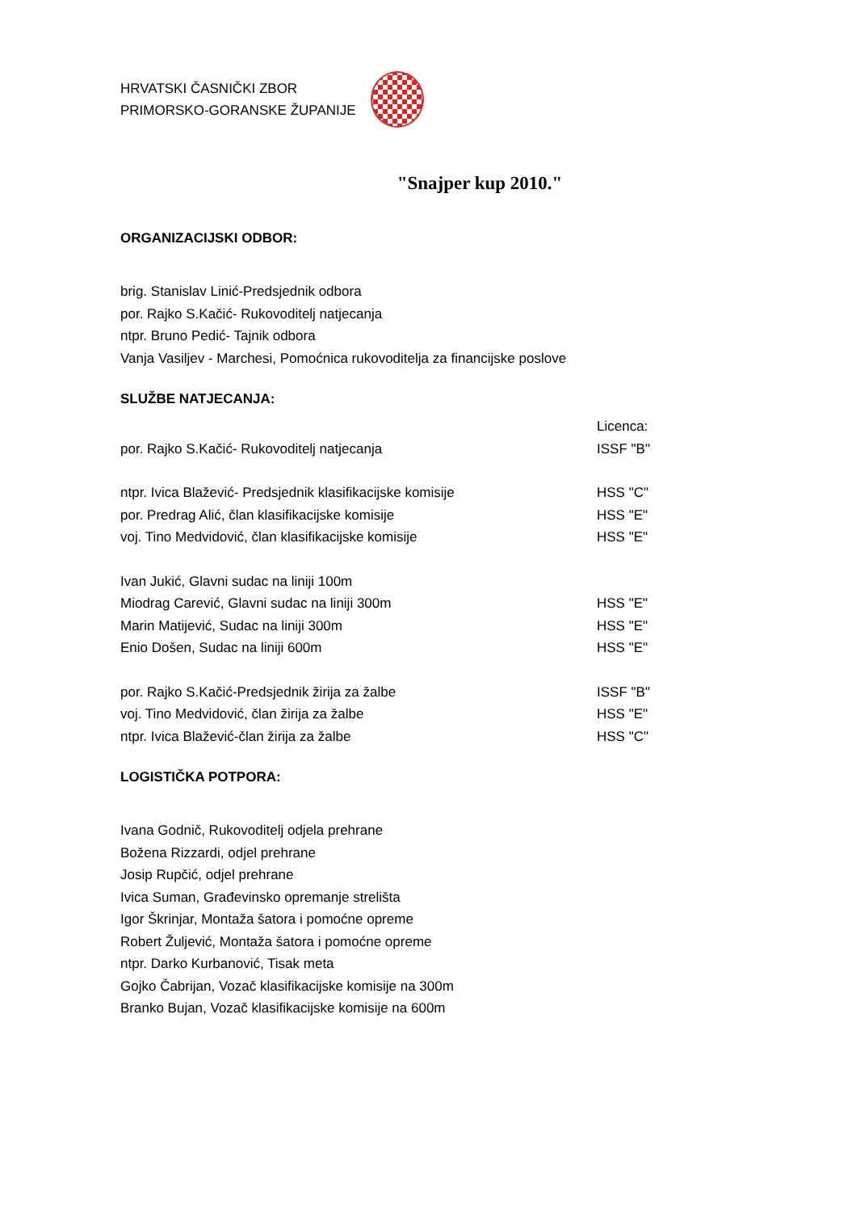HRVATSKI ČASNIČKI ZBOR
PRIMORSKO-GORANSKE ŽUPANIJE
"Snajper kup 2010."
ORGANIZACIJSKI ODBOR:
brig. Stanislav Linić-Predsjednik odbora
por. Rajko S.Kačić- Rukovoditelj natjecanja
ntpr. Bruno Pedić- Tajnik odbora
Vanja Vasiljev - Marchesi, Pomoćnica rukovoditelja za financijske poslove
SLUŽBE NATJECANJA:
Licenca:
por. Rajko S.Kačić- Rukovoditelj natjecanja ISSF "B"
ntpr. Ivica Blažević- Predsjednik klasifikacijske komisije HSS "C"
por. Predrag Alić, član klasifikacijske komisije HSS "E"
voj. Tino Medvidović, član klasifikacijske komisije HSS "E"
Ivan Jukić, Glavni sudac na liniji 100m
Miodrag Carević, Glavni sudac na liniji 300m HSS "E"
Marin Matijević, Sudac na liniji 300m HSS "E"
Enio Došen, Sudac na liniji 600m HSS "E"
por. Rajko S.Kačić-Predsjednik žirija za žalbe ISSF "B"
voj. Tino Medvidović, član žirija za žalbe HSS "E"
ntpr. Ivica Blažević-član žirija za žalbe HSS "C"
LOGISTIČKA POTPORA:
Ivana Godnič, Rukovoditelj odjela prehrane
Božena Rizzardi, odjel prehrane
Josip Rupčić, odjel prehrane
Ivica Suman, Građevinsko opremanje strelišta
Igor Škrinjar, Montaža šatora i pomoćne opreme
Robert Žuljević, Montaža šatora i pomoćne opreme
ntpr. Darko Kurbanović, Tisak meta
Gojko Čabrijan, Vozač klasifikacijske komisije na 300m
Branko Bujan, Vozač klasifikacijske komisije na 600m